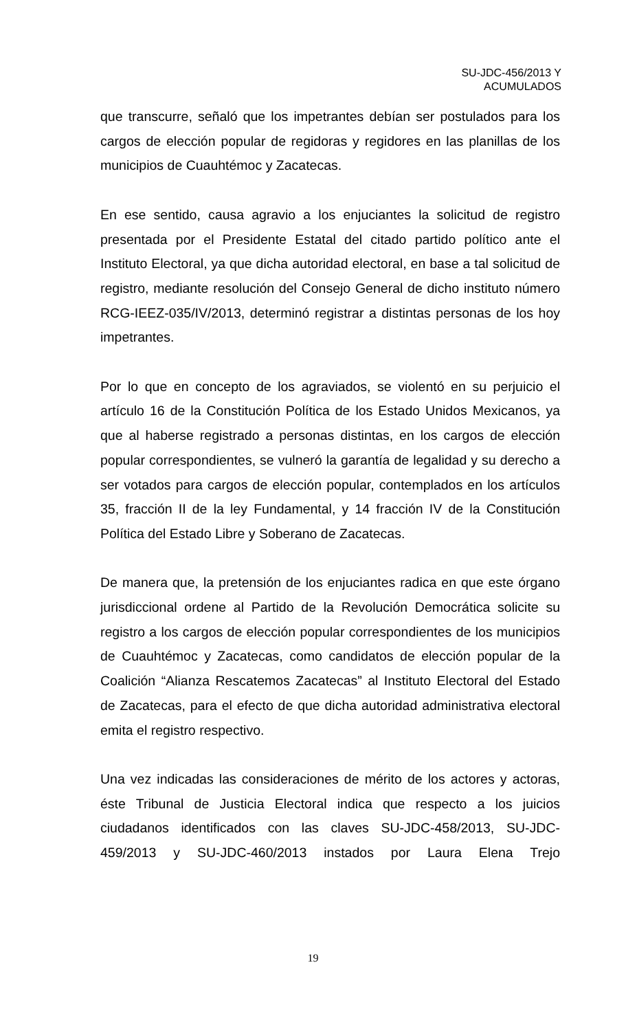SU-JDC-456/2013 Y
ACUMULADOS
que transcurre, señaló que los impetrantes debían ser postulados para los cargos de elección popular de regidoras y regidores en las planillas de los municipios de Cuauhtémoc y Zacatecas.
En ese sentido, causa agravio a los enjuciantes la solicitud de registro presentada por el Presidente Estatal del citado partido político ante el Instituto Electoral, ya que dicha autoridad electoral, en base a tal solicitud de registro, mediante resolución del Consejo General de dicho instituto número RCG-IEEZ-035/IV/2013, determinó registrar a distintas personas de los hoy impetrantes.
Por lo que en concepto de los agraviados, se violentó en su perjuicio el artículo 16 de la Constitución Política de los Estado Unidos Mexicanos, ya que al haberse registrado a personas distintas, en los cargos de elección popular correspondientes, se vulneró la garantía de legalidad y su derecho a ser votados para cargos de elección popular, contemplados en los artículos 35, fracción II de la ley Fundamental, y 14 fracción IV de la Constitución Política del Estado Libre y Soberano de Zacatecas.
De manera que, la pretensión de los enjuciantes radica en que este órgano jurisdiccional ordene al Partido de la Revolución Democrática solicite su registro a los cargos de elección popular correspondientes de los municipios de Cuauhtémoc y Zacatecas, como candidatos de elección popular de la Coalición “Alianza Rescatemos Zacatecas” al Instituto Electoral del Estado de Zacatecas, para el efecto de que dicha autoridad administrativa electoral emita el registro respectivo.
Una vez indicadas las consideraciones de mérito de los actores y actoras, éste Tribunal de Justicia Electoral indica que respecto a los juicios ciudadanos identificados con las claves SU-JDC-458/2013, SU-JDC-459/2013 y SU-JDC-460/2013 instados por Laura Elena Trejo
19